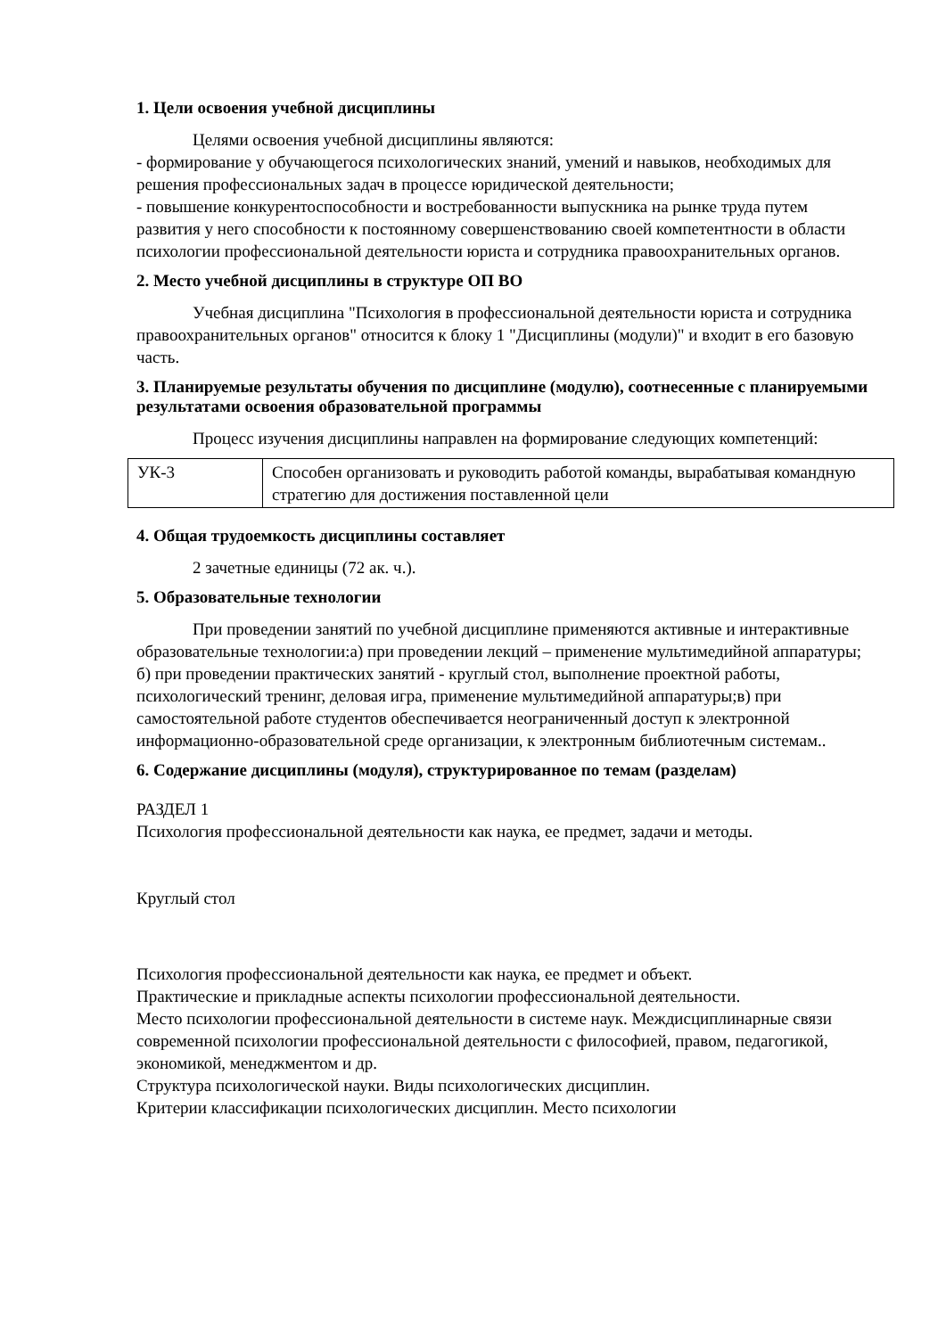1. Цели освоения учебной дисциплины
Целями освоения учебной дисциплины являются:
- формирование у обучающегося психологических знаний, умений и навыков, необходимых для решения профессиональных задач в процессе юридической деятельности;
- повышение конкурентоспособности и востребованности выпускника на рынке труда путем развития у него способности к постоянному совершенствованию своей компетентности в области психологии профессиональной деятельности юриста и сотрудника правоохранительных органов.
2. Место учебной дисциплины в структуре ОП ВО
Учебная дисциплина "Психология в профессиональной деятельности юриста и сотрудника правоохранительных органов" относится к блоку 1 "Дисциплины (модули)" и входит в его базовую часть.
3. Планируемые результаты обучения по дисциплине (модулю), соотнесенные с планируемыми результатами освоения образовательной программы
Процесс изучения дисциплины направлен на формирование следующих компетенций:
| УК-3 | Способен организовать и руководить работой команды, вырабатывая командную стратегию для достижения поставленной цели |
4. Общая трудоемкость дисциплины составляет
2 зачетные единицы (72 ак. ч.).
5. Образовательные технологии
При проведении занятий по учебной дисциплине применяются активные и интерактивные образовательные технологии:а) при проведении лекций – применение мультимедийной аппаратуры; б) при проведении практических занятий - круглый стол, выполнение проектной работы, психологический тренинг, деловая игра, применение мультимедийной аппаратуры;в) при самостоятельной работе студентов обеспечивается неограниченный доступ к электронной информационно-образовательной среде организации, к электронным библиотечным системам..
6. Содержание дисциплины (модуля), структурированное по темам (разделам)
РАЗДЕЛ 1
Психология профессиональной деятельности как наука, ее предмет, задачи и методы.
Круглый стол
Психология профессиональной деятельности как наука, ее предмет и объект.
Практические и прикладные аспекты психологии профессиональной деятельности.
Место психологии профессиональной деятельности в системе наук. Междисциплинарные связи современной психологии профессиональной деятельности с философией, правом, педагогикой, экономикой, менеджментом и др.
Структура психологической науки. Виды психологических дисциплин.
Критерии классификации психологических дисциплин. Место психологии